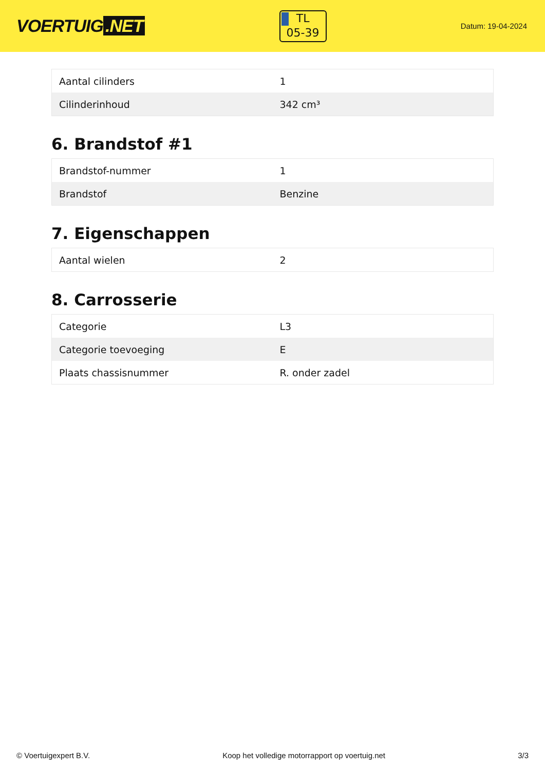VOERTUIG.NET
TL
05-39
Datum: 19-04-2024
| Aantal cilinders | 1 |
| Cilinderinhoud | 342 cm³ |
6. Brandstof #1
| Brandstof-nummer | 1 |
| Brandstof | Benzine |
7. Eigenschappen
| Aantal wielen | 2 |
8. Carrosserie
| Categorie | L3 |
| Categorie toevoeging | E |
| Plaats chassisnummer | R. onder zadel |
© Voertuigexpert B.V. Koop het volledige motorrapport op voertuig.net 3/3